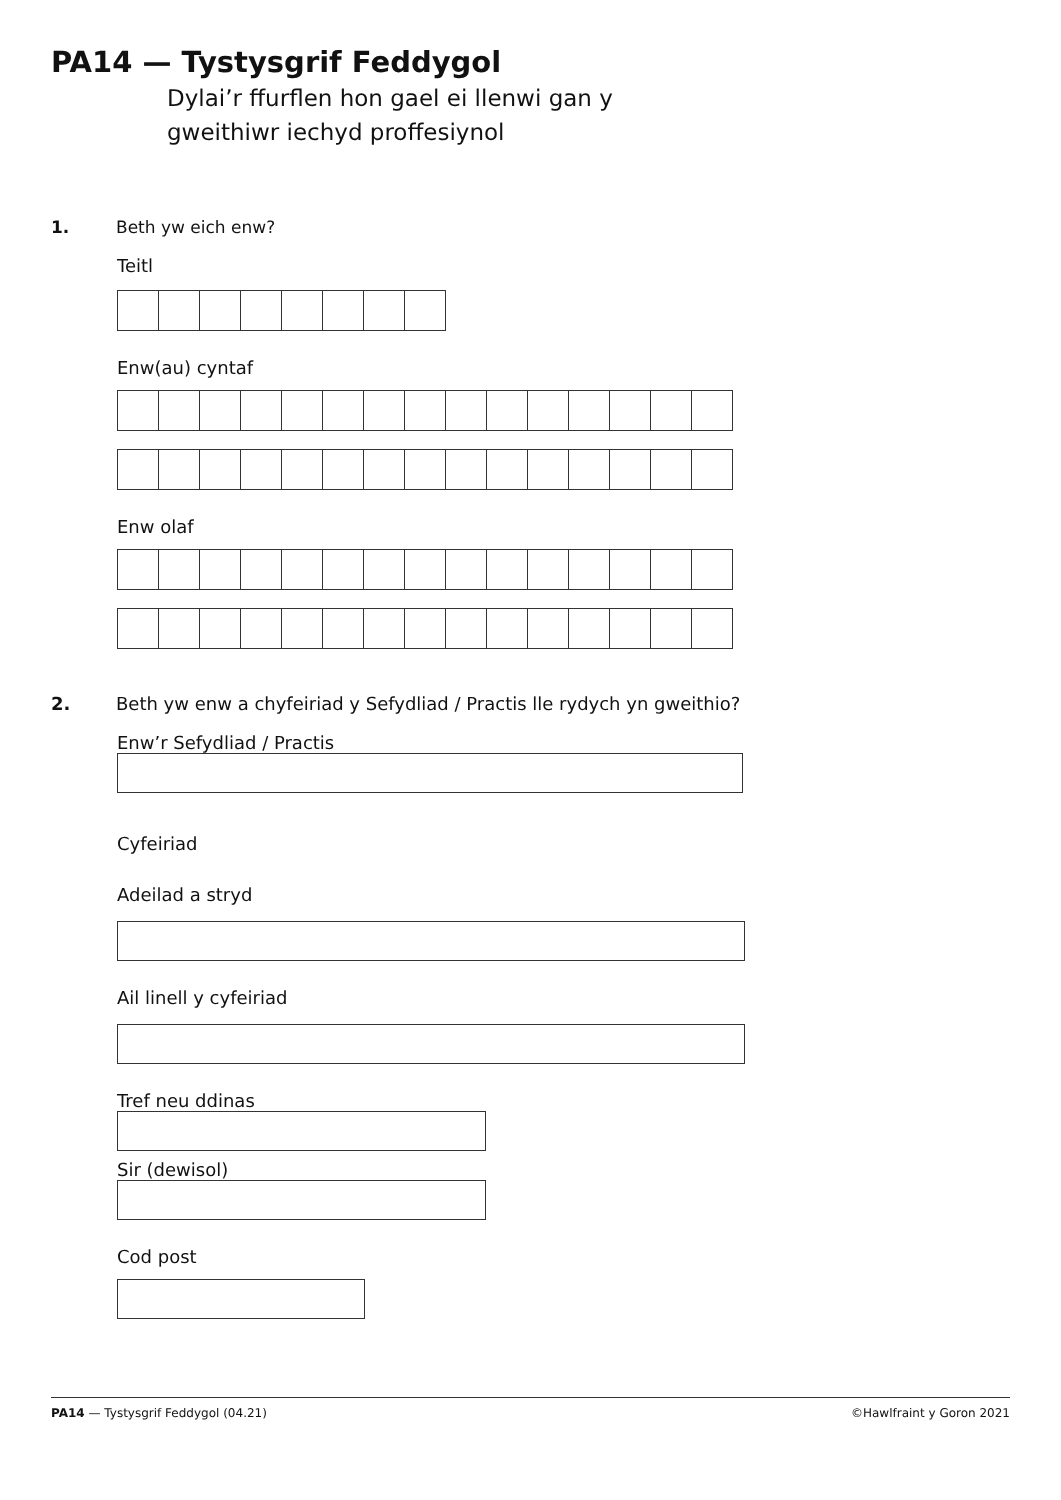PA14 — Tystysgrif Feddygol
Dylai’r ffurflen hon gael ei llenwi gan y
gweithiwr iechyd proffesiynol
1. Beth yw eich enw?
Teitl
Enw(au) cyntaf
Enw olaf
2. Beth yw enw a chyfeiriad y Sefydliad / Practis lle rydych yn gweithio?
Enw’r Sefydliad / Practis
Cyfeiriad
Adeilad a stryd
Ail linell y cyfeiriad
Tref neu ddinas
Sir (dewisol)
Cod post
PA14 — Tystysgrif Feddygol (04.21) ©Hawlfraint y Goron 2021